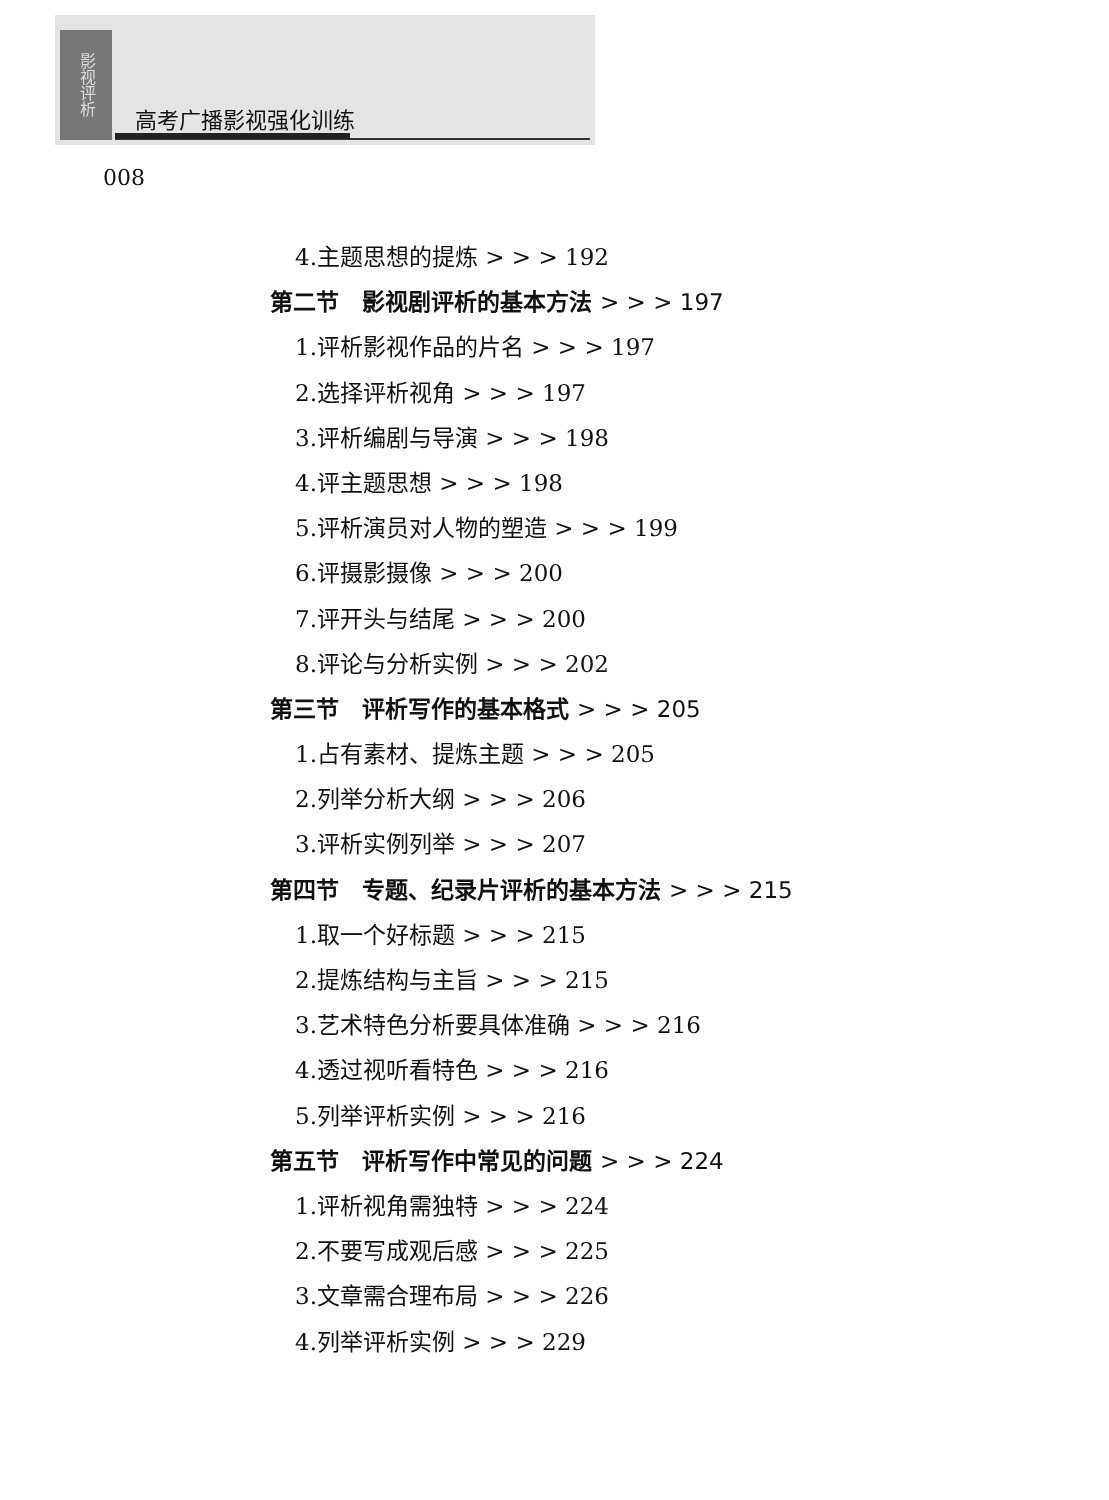影视评析
高考广播影视强化训练
008
4.主题思想的提炼 > > > 192
第二节　影视剧评析的基本方法 > > > 197
1.评析影视作品的片名 > > > 197
2.选择评析视角 > > > 197
3.评析编剧与导演 > > > 198
4.评主题思想 > > > 198
5.评析演员对人物的塑造 > > > 199
6.评摄影摄像 > > > 200
7.评开头与结尾 > > > 200
8.评论与分析实例 > > > 202
第三节　评析写作的基本格式 > > > 205
1.占有素材、提炼主题 > > > 205
2.列举分析大纲 > > > 206
3.评析实例列举 > > > 207
第四节　专题、纪录片评析的基本方法 > > > 215
1.取一个好标题 > > > 215
2.提炼结构与主旨 > > > 215
3.艺术特色分析要具体准确 > > > 216
4.透过视听看特色 > > > 216
5.列举评析实例 > > > 216
第五节　评析写作中常见的问题 > > > 224
1.评析视角需独特 > > > 224
2.不要写成观后感 > > > 225
3.文章需合理布局 > > > 226
4.列举评析实例 > > > 229